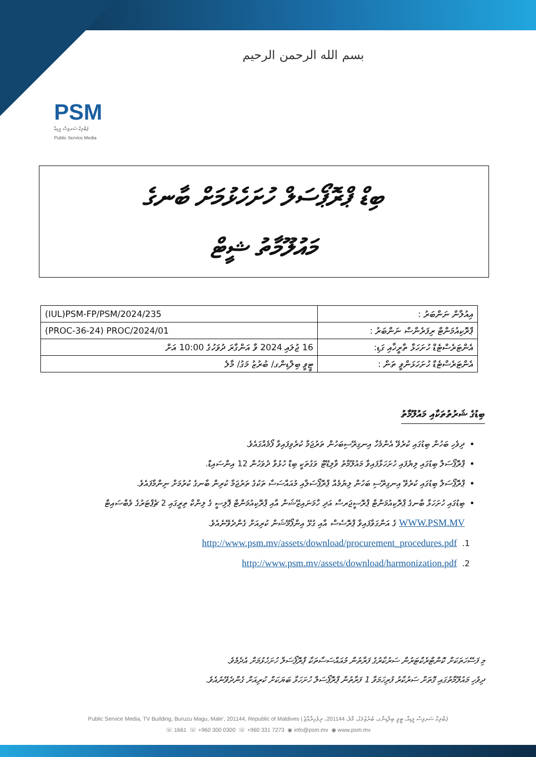بسم الله الرحمن الرحيم
PSM
ޕަބްލިކް ސަރވިސް މީޑިއާ
Public Service Media
ބިޑް ޕްރޮޕޯސަލް ހުށަހެޅުމަށް ބާނގެ
މައުލޫމާތު ޝީޓް
| (IUL)PSM-FP/PSM/2024/235 | އިއުލާން ނަންބަރު : |
| (PROC-36-24) PROC/2024/01 | ޕްރޮކިއުމަންޓް ރިފަރެންސް ނަންބަރު : |
| 16 ޖުލައި 2024 ވާ އަންގާރަ ދުވަހުގެ 10:00 އަށް | އެންޓަރެސްޓެޑް ހުށަހަޅާ ތާރީޚާއި ގަޑި: |
| ޓީވީ ބިލްޑިންގ/ ބުރުޒު މަގު/ މާލެ | އެންޓަރެސްޓެޑް ހުށަހަޅަންވީ ތަން : |
ބިޑުގެ ޝަރުތުތަކާއި މައުލޫމާތު
ދިވެހި ބަހުން ބިޑުގައި ކުރެވޭ އެންމެހާ އިނގިރޭސިބަހުން ތަރުޖަމާ ކުރެވިފައިވާ ފޯމެއްގައެވެ.
ޕްރޮޕޯސަލް ބިޑުގައި ލިޔެފައި ހުށަހަޅާފައިވާ މައުލޫމާތު ވާލިޑޭޓް ވަގުތަކީ ބިޑް ހުޅުވާ ދުވަހުން 12 އިންސައިޑް.
ޕްރޮޕޯސަލް ބިޑުގައި ކުރެވޭ އިނގިރޭސި ބަހުން ލިޔުމެއް ޕްރޮޕޯސަލާއި މުއައްސަސާ ތަކުގެ ތަރުޖަމާ ކުރިން ބާނގެ ކުރުމަށް ނިންމާފައެވެ.
ބިޑުގައި ހުށަހަޅާ ބާނގެ ޕްރޮކިއުމަންޓް ޕްރޮސީޖަރސް އަދި ހާމަނައިޒޭޝަން އާއި ޕްރޮކިއުމަންޓް ޕޮލިސީ ގެ ލިންކް ތިރީގައި 2 ޗެޕްޓަރުގެ ވެބްސައިޓް WWW.PSM.MV ގެ އަންގަވާފައިވާ ޕްރޮސެސް އާއި ގުޅޭ އިންފޯމޭޝަން ކުރިއަށް ގެންދެވޭނެއެވެ.
http://www.psm.mv/assets/download/procurement_procedures.pdf .1
http://www.psm.mv/assets/download/harmonization.pdf .2
މި ފަސޭހަތަކަށް ކޮންޓްރެކްޓަރުން ސަރުކާރުގެ ފަރާތުން މުއައްސަސާތަކާ ޕްރޮޕޯސަލް ހުށަހެޅުމަށް އެދެމެވެ.
ދިވެހި މައުލޫމާތުގައި ގޮތަށް ސަރުކާރު ފުރިހަމަވާ 1 ފަރާތުން ޕްރޮޕޯސަލް ހުށަހަޅާ ބަޔަކަށް ކުރިއަށް ގެންދެވޭނެއެވެ.
Public Service Media, TV Building, Buruzu Magu, Male', 201144, Republic of Maldives | ޕަބްލިކް ސަރވިސް މީޑިއާ، ޓީވީ ބިލްޑިންގ، ބުރުޒުމަގު، މާލެ، 201144، ދިވެހިރާއްޖެ
☏ 1661 ☏ +960 300 0300 ☏ +960 331 7273 ◉ info@psm.mv ◉ www.psm.mv